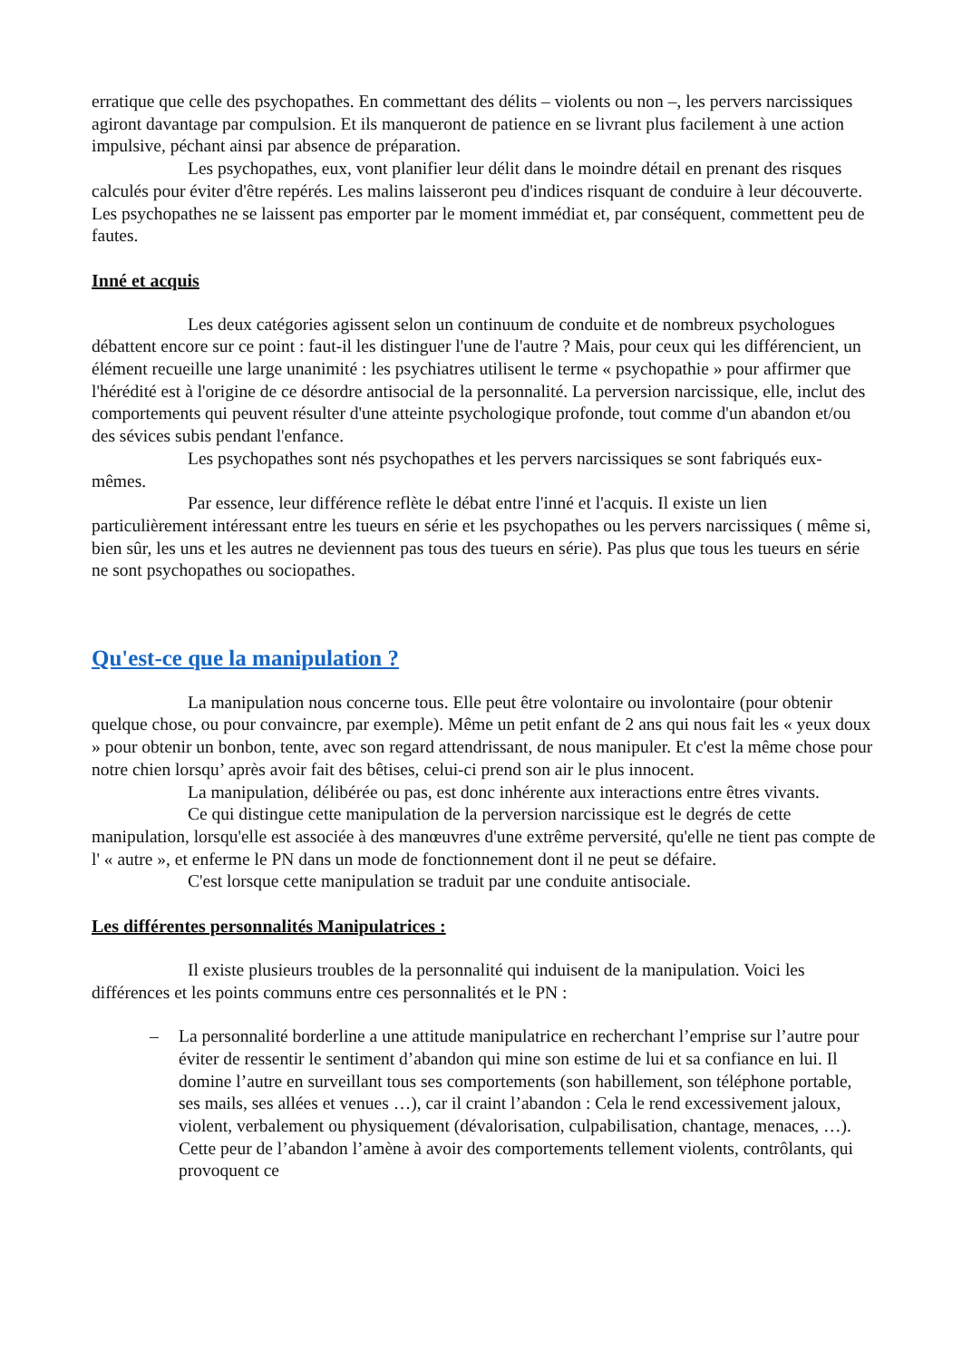erratique que celle des psychopathes. En commettant des délits – violents ou non –, les pervers narcissiques agiront davantage par compulsion. Et ils manqueront de patience en se livrant plus facilement à une action impulsive, péchant ainsi par absence de préparation.
Les psychopathes, eux, vont planifier leur délit dans le moindre détail en prenant des risques calculés pour éviter d'être repérés. Les malins laisseront peu d'indices risquant de conduire à leur découverte. Les psychopathes ne se laissent pas emporter par le moment immédiat et, par conséquent, commettent peu de fautes.
Inné et acquis
Les deux catégories agissent selon un continuum de conduite et de nombreux psychologues débattent encore sur ce point : faut-il les distinguer l'une de l'autre ? Mais, pour ceux qui les différencient, un élément recueille une large unanimité : les psychiatres utilisent le terme « psychopathie » pour affirmer que l'hérédité est à l'origine de ce désordre antisocial de la personnalité. La perversion narcissique, elle, inclut des comportements qui peuvent résulter d'une atteinte psychologique profonde, tout comme d'un abandon et/ou des sévices subis pendant l'enfance.
Les psychopathes sont nés psychopathes et les pervers narcissiques se sont fabriqués eux-mêmes.
Par essence, leur différence reflète le débat entre l'inné et l'acquis. Il existe un lien particulièrement intéressant entre les tueurs en série et les psychopathes ou les pervers narcissiques ( même si, bien sûr, les uns et les autres ne deviennent pas tous des tueurs en série). Pas plus que tous les tueurs en série ne sont psychopathes ou sociopathes.
Qu'est-ce que la manipulation ?
La manipulation nous concerne tous. Elle peut être volontaire ou involontaire (pour obtenir quelque chose, ou pour convaincre, par exemple). Même un petit enfant de 2 ans qui nous fait les « yeux doux » pour obtenir un bonbon, tente, avec son regard attendrissant, de nous manipuler. Et c'est la même chose pour notre chien lorsqu’ après avoir fait des bêtises, celui-ci prend son air le plus innocent.
La manipulation, délibérée ou pas, est donc inhérente aux interactions entre êtres vivants.
Ce qui distingue cette manipulation de la perversion narcissique est le degrés de cette manipulation, lorsqu'elle est associée à des manœuvres d'une extrême perversité, qu'elle ne tient pas compte de l' « autre », et enferme le PN dans un mode de fonctionnement dont il ne peut se défaire.
C'est lorsque cette manipulation se traduit par une conduite antisociale.
Les différentes personnalités Manipulatrices :
Il existe plusieurs troubles de la personnalité qui induisent de la manipulation. Voici les différences et les points communs entre ces personnalités et le PN :
– La personnalité borderline a une attitude manipulatrice en recherchant l’emprise sur l’autre pour éviter de ressentir le sentiment d’abandon qui mine son estime de lui et sa confiance en lui. Il domine l’autre en surveillant tous ses comportements (son habillement, son téléphone portable, ses mails, ses allées et venues …), car il craint l’abandon : Cela le rend excessivement jaloux, violent, verbalement ou physiquement (dévalorisation, culpabilisation, chantage, menaces, …). Cette peur de l’abandon l’amène à avoir des comportements tellement violents, contrôlants, qui provoquent ce